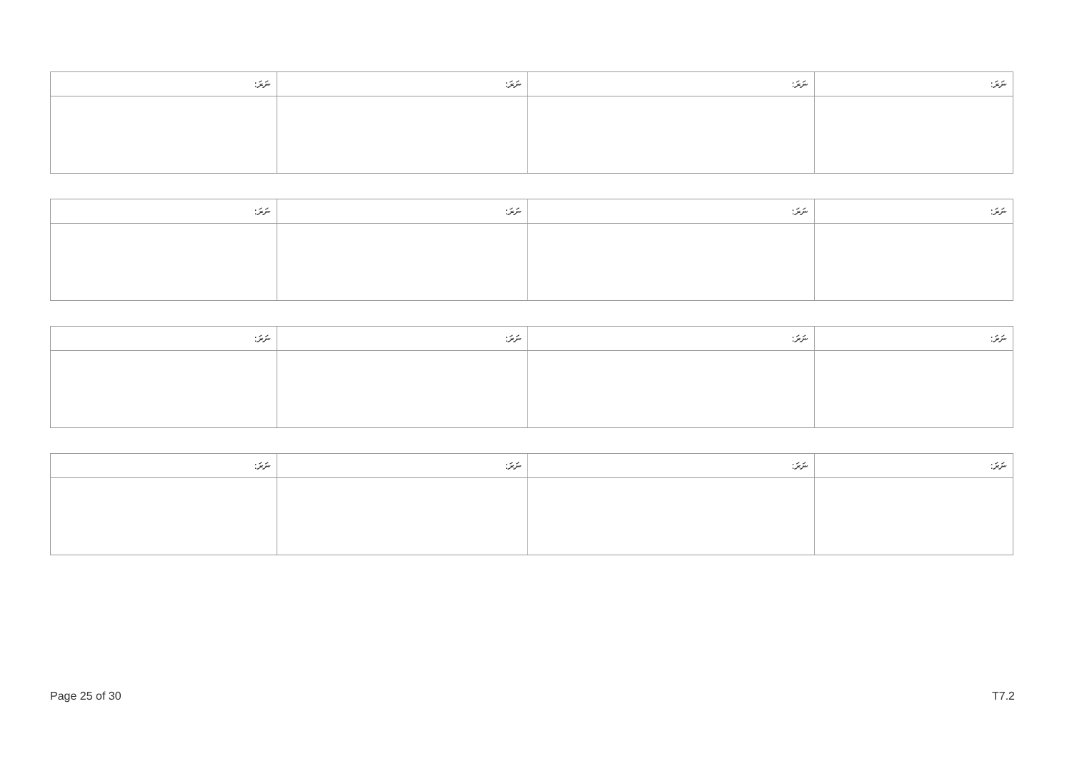| ނަރަ: | ނަރަ: | ނަރަ: | ނަރަ: |
| --- | --- | --- | --- |
| ނަރަ: | ނަރަ: | ނަރަ: | ނަރަ: |
| --- | --- | --- | --- |
| ނަރަ: | ނަރަ: | ނަރަ: | ނަރަ: |
| --- | --- | --- | --- |
| ނަރަ: | ނަރަ: | ނަރަ: | ނަރަ: |
| --- | --- | --- | --- |
Page 25 of 30 T7.2